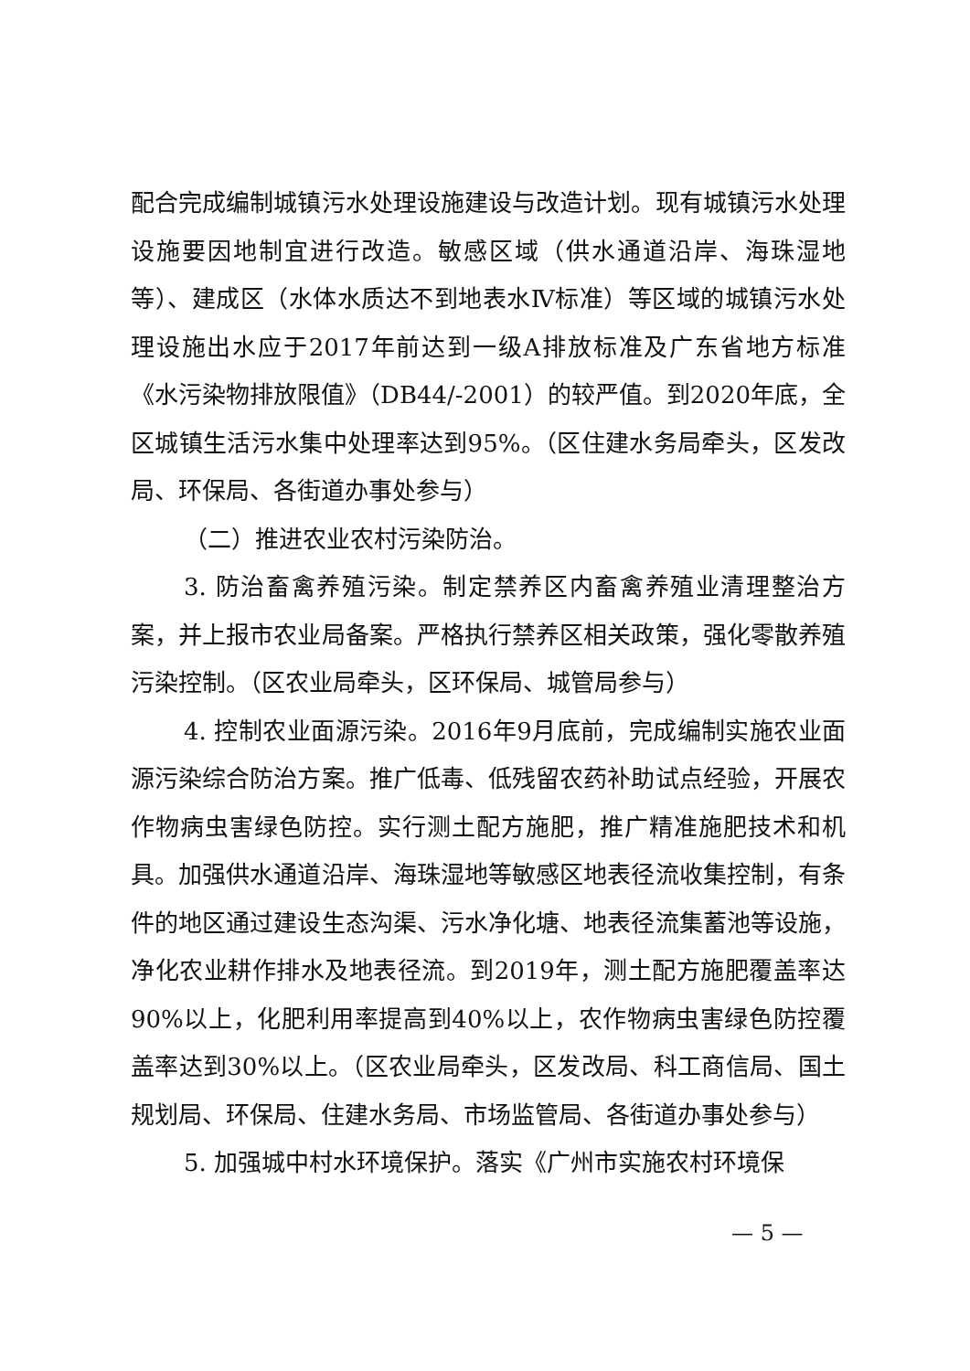配合完成编制城镇污水处理设施建设与改造计划。现有城镇污水处理设施要因地制宜进行改造。敏感区域（供水通道沿岸、海珠湿地等）、建成区（水体水质达不到地表水Ⅳ标准）等区域的城镇污水处理设施出水应于2017年前达到一级A排放标准及广东省地方标准《水污染物排放限值》（DB44/-2001）的较严值。到2020年底，全区城镇生活污水集中处理率达到95%。（区住建水务局牵头，区发改局、环保局、各街道办事处参与）
（二）推进农业农村污染防治。
3. 防治畜禽养殖污染。制定禁养区内畜禽养殖业清理整治方案，并上报市农业局备案。严格执行禁养区相关政策，强化零散养殖污染控制。（区农业局牵头，区环保局、城管局参与）
4. 控制农业面源污染。2016年9月底前，完成编制实施农业面源污染综合防治方案。推广低毒、低残留农药补助试点经验，开展农作物病虫害绿色防控。实行测土配方施肥，推广精准施肥技术和机具。加强供水通道沿岸、海珠湿地等敏感区地表径流收集控制，有条件的地区通过建设生态沟渠、污水净化塘、地表径流集蓄池等设施，净化农业耕作排水及地表径流。到2019年，测土配方施肥覆盖率达90%以上，化肥利用率提高到40%以上，农作物病虫害绿色防控覆盖率达到30%以上。（区农业局牵头，区发改局、科工商信局、国土规划局、环保局、住建水务局、市场监管局、各街道办事处参与）
5. 加强城中村水环境保护。落实《广州市实施农村环境保
— 5 —